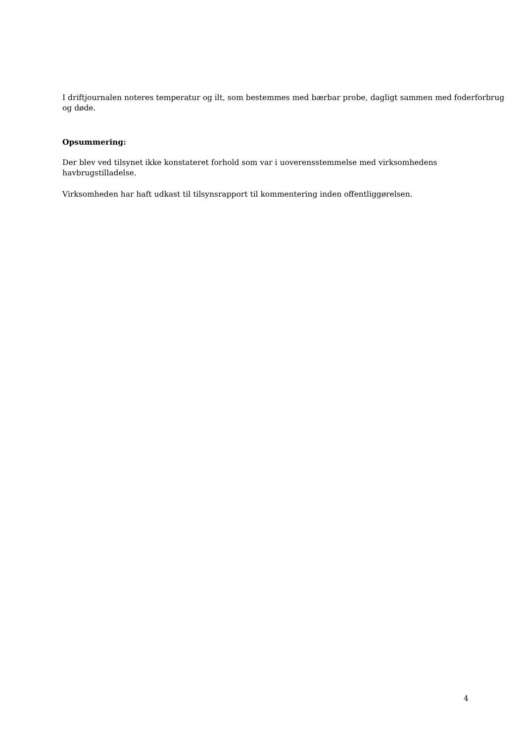I driftjournalen noteres temperatur og ilt, som bestemmes med bærbar probe, dagligt sammen med foderforbrug og døde.
Opsummering:
Der blev ved tilsynet ikke konstateret forhold som var i uoverensstemmelse med virksomhedens
havbrugstilladelse.
Virksomheden har haft udkast til tilsynsrapport til kommentering inden offentliggørelsen.
4